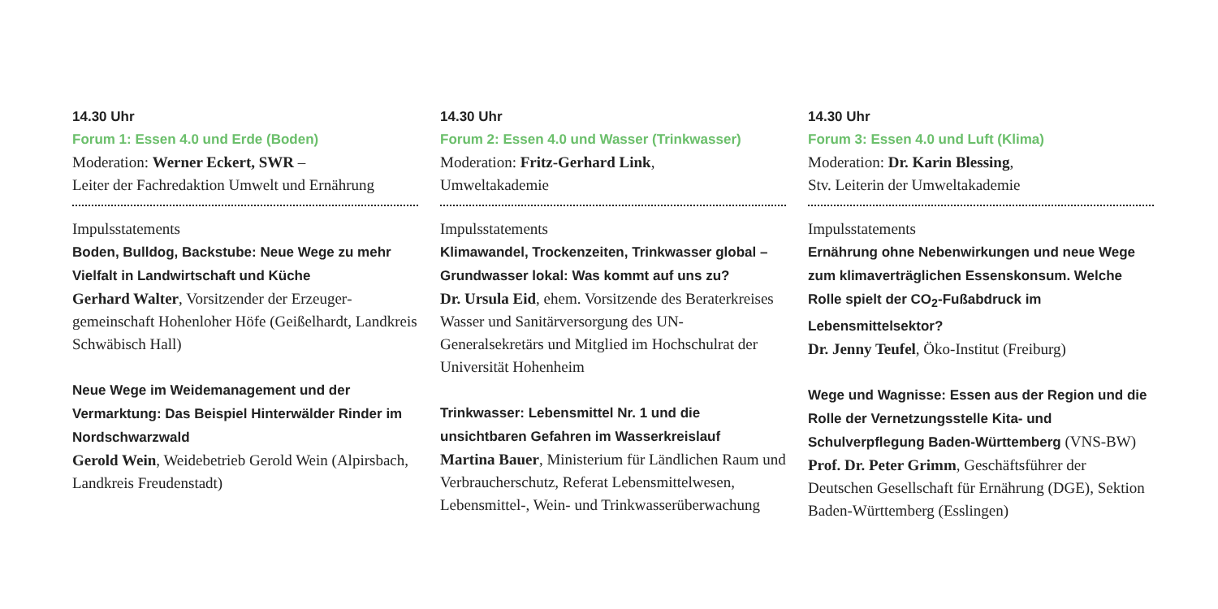14.30 Uhr
Forum 1: Essen 4.0 und Erde (Boden)
Moderation: Werner Eckert, SWR –
Leiter der Fachredaktion Umwelt und Ernährung
Impulsstatements
Boden, Bulldog, Backstube: Neue Wege zu mehr Vielfalt in Landwirtschaft und Küche
Gerhard Walter, Vorsitzender der Erzeuger­gemeinschaft Hohenloher Höfe (Geißelhardt, Landkreis Schwäbisch Hall)
Neue Wege im Weidemanagement und der Vermarktung: Das Beispiel Hinterwälder Rinder im Nordschwarzwald
Gerold Wein, Weidebetrieb Gerold Wein (Alpirsbach, Landkreis Freudenstadt)
14.30 Uhr
Forum 2: Essen 4.0 und Wasser (Trinkwasser)
Moderation: Fritz-Gerhard Link,
Umweltakademie
Impulsstatements
Klimawandel, Trockenzeiten, Trinkwasser global – Grundwasser lokal: Was kommt auf uns zu?
Dr. Ursula Eid, ehem. Vorsitzende des Beraterkreises Wasser und Sanitärversorgung des UN-Generalsekretärs und Mitglied im Hochschulrat der Universität Hohenheim
Trinkwasser: Lebensmittel Nr. 1 und die unsichtbaren Gefahren im Wasserkreislauf
Martina Bauer, Ministerium für Ländlichen Raum und Verbraucherschutz, Referat Lebensmittelwesen, Lebensmittel-, Wein- und Trinkwasserüberwachung
14.30 Uhr
Forum 3: Essen 4.0 und Luft (Klima)
Moderation: Dr. Karin Blessing,
Stv. Leiterin der Umweltakademie
Impulsstatements
Ernährung ohne Nebenwirkungen und neue Wege zum klimaverträglichen Essenskonsum. Welche Rolle spielt der CO<sub>2</sub>-Fußabdruck im Lebensmittelsektor?
Dr. Jenny Teufel, Öko-Institut (Freiburg)
Wege und Wagnisse: Essen aus der Region und die Rolle der Vernetzungsstelle Kita- und Schulverpflegung Baden-Württemberg (VNS-BW)
Prof. Dr. Peter Grimm, Geschäftsführer der Deutschen Gesellschaft für Ernährung (DGE), Sektion Baden-Württemberg (Esslingen)